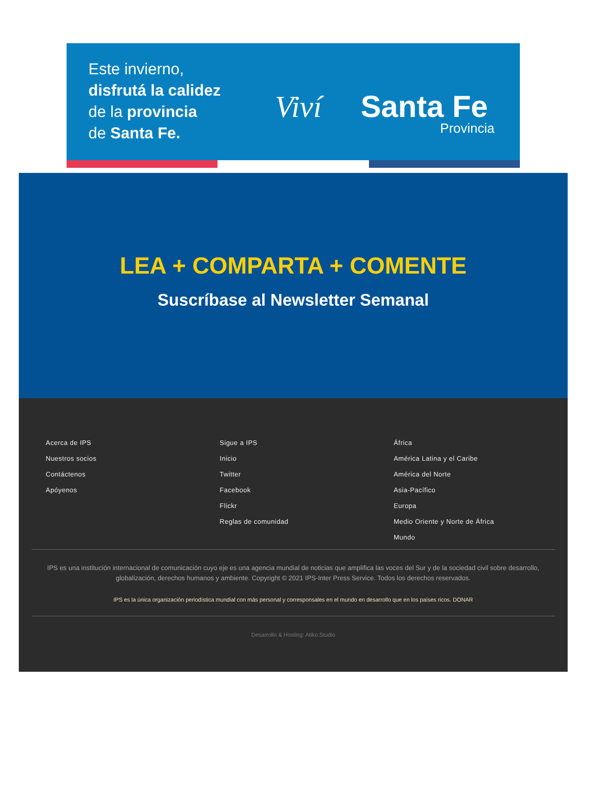Este invierno,
disfrutá la calidez
de la provincia
de Santa Fe.
Viví Santa Fe
Provincia
LEA + COMPARTA + COMENTE
Suscríbase al Newsletter Semanal
Acerca de IPS
Nuestros socios
Contáctenos
Apóyenos
Sigue a IPS
Inicio
Twitter
Facebook
Flickr
Reglas de comunidad
África
América Latina y el Caribe
América del Norte
Asia-Pacífico
Europa
Medio Oriente y Norte de África
Mundo
IPS es una institución internacional de comunicación cuyo eje es una agencia mundial de noticias que amplifica las voces del Sur y de la sociedad civil sobre desarrollo, globalización, derechos humanos y ambiente. Copyright © 2021 IPS-Inter Press Service. Todos los derechos reservados.
IPS es la única organización periodística mundial con más personal y corresponsales en el mundo en desarrollo que en los países ricos. DONAR
Desarrollo & Hosting: Atiko.Studio